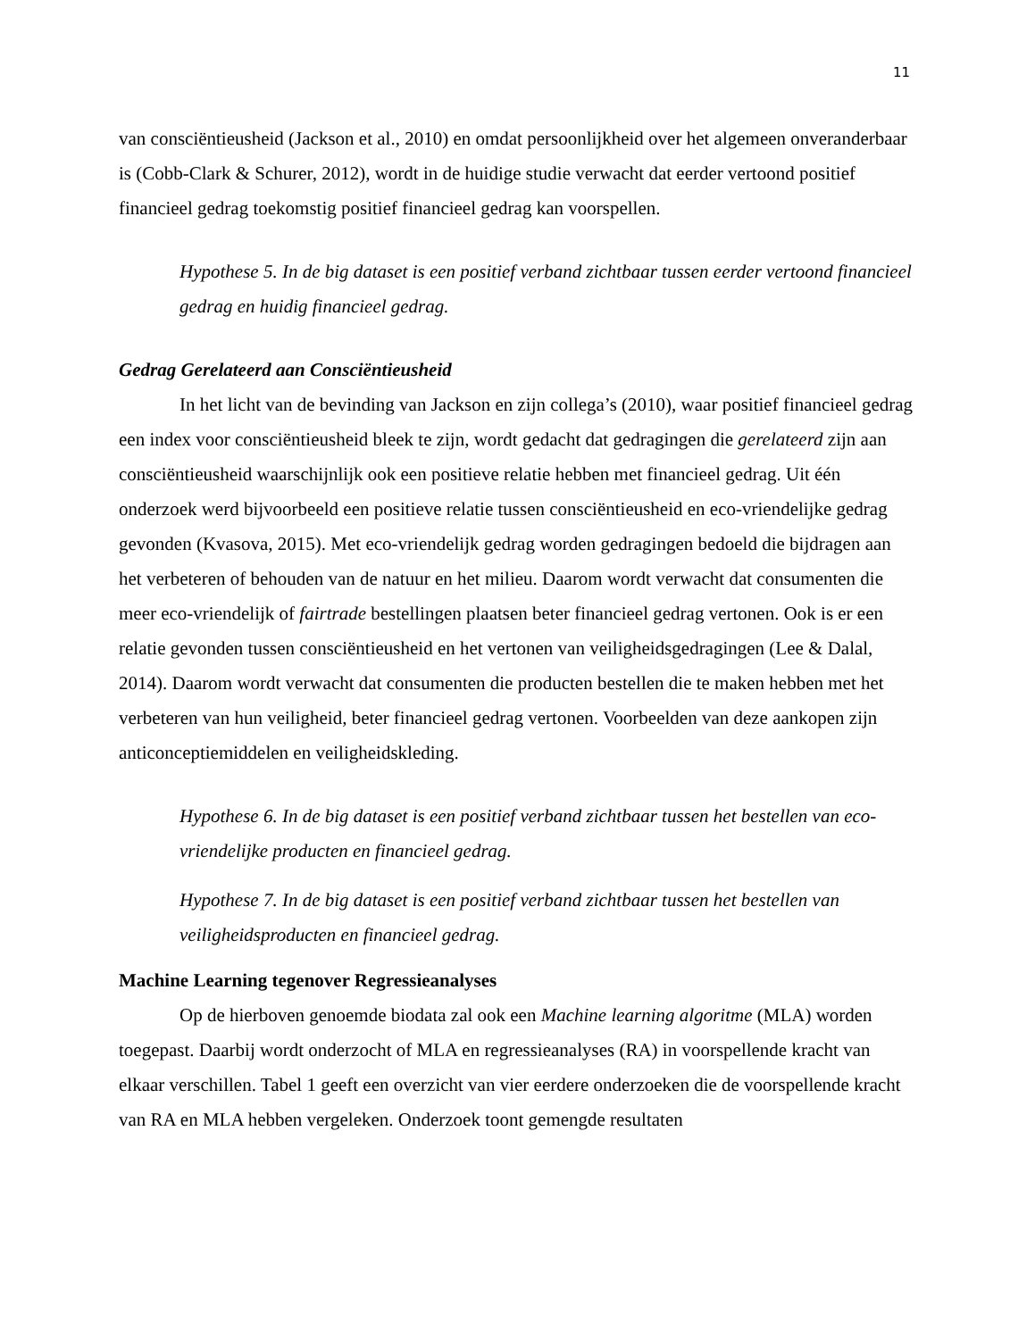11
van consciëntieusheid (Jackson et al., 2010) en omdat persoonlijkheid over het algemeen onveranderbaar is (Cobb-Clark & Schurer, 2012), wordt in de huidige studie verwacht dat eerder vertoond positief financieel gedrag toekomstig positief financieel gedrag kan voorspellen.
Hypothese 5. In de big dataset is een positief verband zichtbaar tussen eerder vertoond financieel gedrag en huidig financieel gedrag.
Gedrag Gerelateerd aan Consciëntieusheid
In het licht van de bevinding van Jackson en zijn collega’s (2010), waar positief financieel gedrag een index voor consciëntieusheid bleek te zijn, wordt gedacht dat gedragingen die gerelateerd zijn aan consciëntieusheid waarschijnlijk ook een positieve relatie hebben met financieel gedrag. Uit één onderzoek werd bijvoorbeeld een positieve relatie tussen consciëntieusheid en eco-vriendelijke gedrag gevonden (Kvasova, 2015). Met eco-vriendelijk gedrag worden gedragingen bedoeld die bijdragen aan het verbeteren of behouden van de natuur en het milieu. Daarom wordt verwacht dat consumenten die meer eco-vriendelijk of fairtrade bestellingen plaatsen beter financieel gedrag vertonen. Ook is er een relatie gevonden tussen consciëntieusheid en het vertonen van veiligheidsgedragingen (Lee & Dalal, 2014). Daarom wordt verwacht dat consumenten die producten bestellen die te maken hebben met het verbeteren van hun veiligheid, beter financieel gedrag vertonen. Voorbeelden van deze aankopen zijn anticonceptiemiddelen en veiligheidskleding.
Hypothese 6. In de big dataset is een positief verband zichtbaar tussen het bestellen van eco-vriendelijke producten en financieel gedrag.
Hypothese 7. In de big dataset is een positief verband zichtbaar tussen het bestellen van veiligheidsproducten en financieel gedrag.
Machine Learning tegenover Regressieanalyses
Op de hierboven genoemde biodata zal ook een Machine learning algoritme (MLA) worden toegepast. Daarbij wordt onderzocht of MLA en regressieanalyses (RA) in voorspellende kracht van elkaar verschillen. Tabel 1 geeft een overzicht van vier eerdere onderzoeken die de voorspellende kracht van RA en MLA hebben vergeleken. Onderzoek toont gemengde resultaten